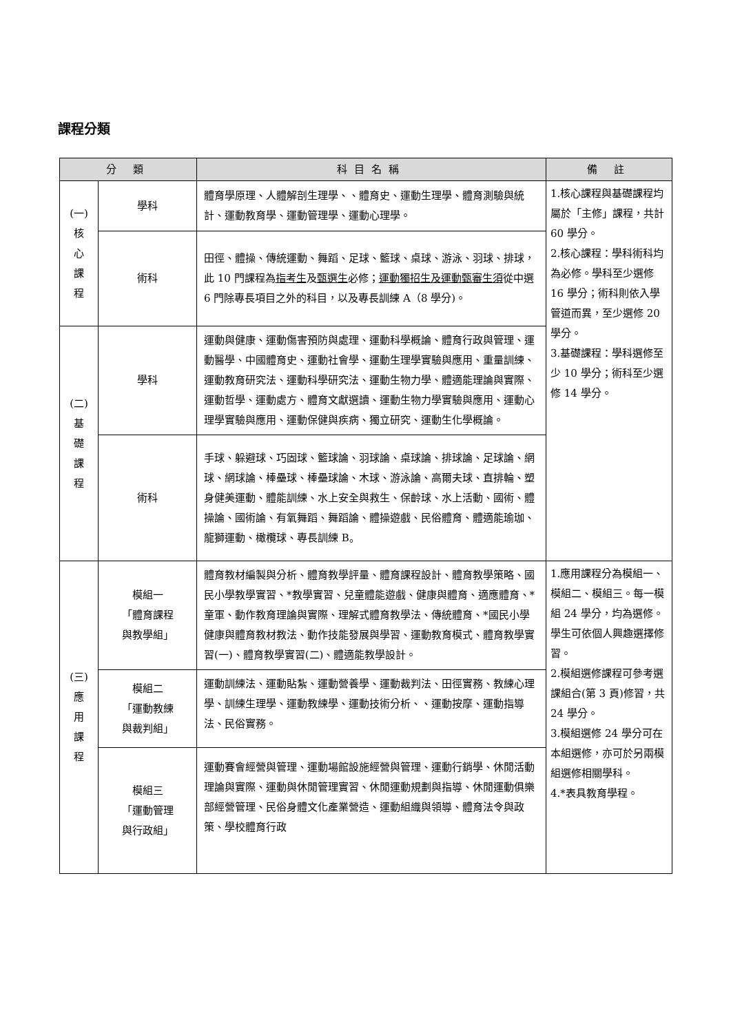課程分類
| 分 類 | | 科目名稱 | 備 註 |
| --- | --- | --- | --- |
| (一) 核 心 課 程 | 學科 | 體育學原理、人體解剖生理學、、體育史、運動生理學、體育測驗與統計、運動教育學、運動管理學、運動心理學。 | 1.核心課程與基礎課程均屬於「主修」課程，共計 60 學分。 2.核心課程：學科術科均為必修。學科至少選修 16 學分；術科則依入學管道而異，至少選修 20 學分。 3.基礎課程：學科選修至少 10 學分；術科至少選修 14 學分。 |
| | 術科 | 田徑、體操、傳統運動、舞蹈、足球、籃球、桌球、游泳、羽球、排球，此 10 門課程為 指考生 及 甄選生 必修； 運動獨招生及運動甄審生須 從中選 6 門除專長項目之外的科目，以及專長訓練 A（8 學分)。 | |
| (二) 基 礎 課 程 | 學科 | 運動與健康、運動傷害預防與處理、運動科學概論、體育行政與管理、運動醫學、中國體育史、運動社會學、運動生理學實驗與應用、重量訓練、運動教育研究法、運動科學研究法、運動生物力學、體適能理論與實際、運動哲學、運動處方、體育文獻選讀、運動生物力學實驗與應用、運動心理學實驗與應用、運動保健與疾病、獨立研究、運動生化學概論。 | |
| | 術科 | 手球、躲避球、巧固球、籃球論、羽球論、桌球論、排球論、足球論、網球、網球論、棒壘球、棒壘球論、木球、游泳論、高爾夫球、直排輪、塑身健美運動、體能訓練、水上安全與救生、保齡球、水上活動、國術、體操論、國術論、有氧舞蹈、舞蹈論、體操遊戲、民俗體育、體適能瑜珈、龍獅運動、橄欖球、專長訓練 B。 | |
| (三) 應 用 課 程 | 模組一 「體育課程 與教學組」 | 體育教材編製與分析、體育教學評量、體育課程設計、體育教學策略、國民小學教學實習、*教學實習、兒童體能遊戲、健康與體育、適應體育、*童軍、動作教育理論與實際、理解式體育教學法、傳統體育、*國民小學健康與體育教材教法、動作技能發展與學習、運動教育模式、體育教學實習(一)、體育教學實習(二)、體適能教學設計。 | 1.應用課程分為模組一、模組二、模組三。每一模組 24 學分，均為選修。學生可依個人興趣選擇修習。 2.模組選修課程可參考選課組合(第 3 頁)修習，共 24 學分。 3.模組選修 24 學分可在本組選修，亦可於另兩模組選修相關學科。 4.*表具教育學程。 |
| | 模組二 「運動教練 與裁判組」 | 運動訓練法、運動貼紮、運動營養學、運動裁判法、田徑實務、教練心理學、訓練生理學、運動教練學、運動技術分析、、運動按摩、運動指導法、民俗實務。 | |
| | 模組三 「運動管理 與行政組」 | 運動賽會經營與管理、運動場館設施經營與管理、運動行銷學、休閒活動理論與實際、運動與休閒管理實習、休閒運動規劃與指導、休閒運動俱樂部經營管理、民俗身體文化產業營造、運動組織與領導、體育法令與政策、學校體育行政 | |